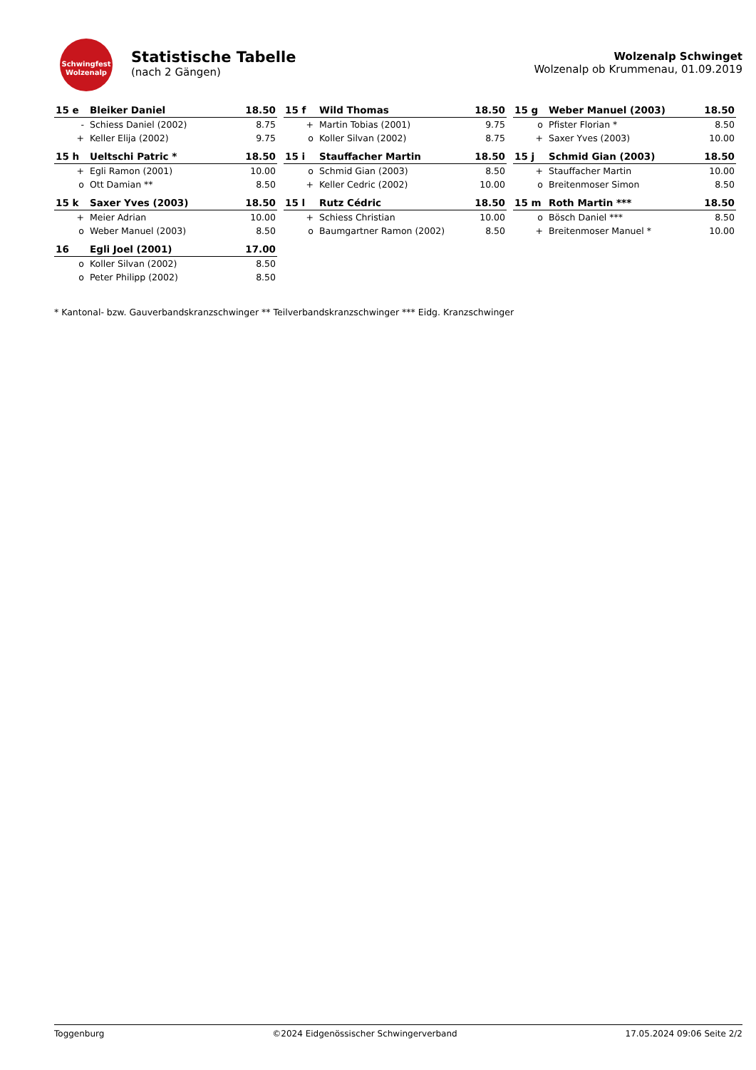Schwingfest
Wolzenalp
Statistische Tabelle
(nach 2 Gängen)
Wolzenalp Schwinget
Wolzenalp ob Krummenau, 01.09.2019
| 15 e | Bleiker Daniel | 18.50 |
| --- | --- | --- |
| - | Schiess Daniel (2002) | 8.75 |
| + | Keller Elija (2002) | 9.75 |
| 15 f | Wild Thomas | 18.50 |
| --- | --- | --- |
| + | Martin Tobias (2001) | 9.75 |
| o | Koller Silvan (2002) | 8.75 |
| 15 g | Weber Manuel (2003) | 18.50 |
| --- | --- | --- |
| o | Pfister Florian * | 8.50 |
| + | Saxer Yves (2003) | 10.00 |
| 15 h | Ueltschi Patric * | 18.50 |
| --- | --- | --- |
| + | Egli Ramon (2001) | 10.00 |
| o | Ott Damian ** | 8.50 |
| 15 i | Stauffacher Martin | 18.50 |
| --- | --- | --- |
| o | Schmid Gian (2003) | 8.50 |
| + | Keller Cedric (2002) | 10.00 |
| 15 j | Schmid Gian (2003) | 18.50 |
| --- | --- | --- |
| + | Stauffacher Martin | 10.00 |
| o | Breitenmoser Simon | 8.50 |
| 15 k | Saxer Yves (2003) | 18.50 |
| --- | --- | --- |
| + | Meier Adrian | 10.00 |
| o | Weber Manuel (2003) | 8.50 |
| 15 l | Rutz Cédric | 18.50 |
| --- | --- | --- |
| + | Schiess Christian | 10.00 |
| o | Baumgartner Ramon (2002) | 8.50 |
| 15 m | Roth Martin *** | 18.50 |
| --- | --- | --- |
| o | Bösch Daniel *** | 8.50 |
| + | Breitenmoser Manuel * | 10.00 |
| 16 | Egli Joel (2001) | 17.00 |
| --- | --- | --- |
| o | Koller Silvan (2002) | 8.50 |
| o | Peter Philipp (2002) | 8.50 |
* Kantonal- bzw. Gauverbandskranzschwinger ** Teilverbandskranzschwinger *** Eidg. Kranzschwinger
Toggenburg ©2024 Eidgenössischer Schwingerverband 17.05.2024 09:06 Seite 2/2